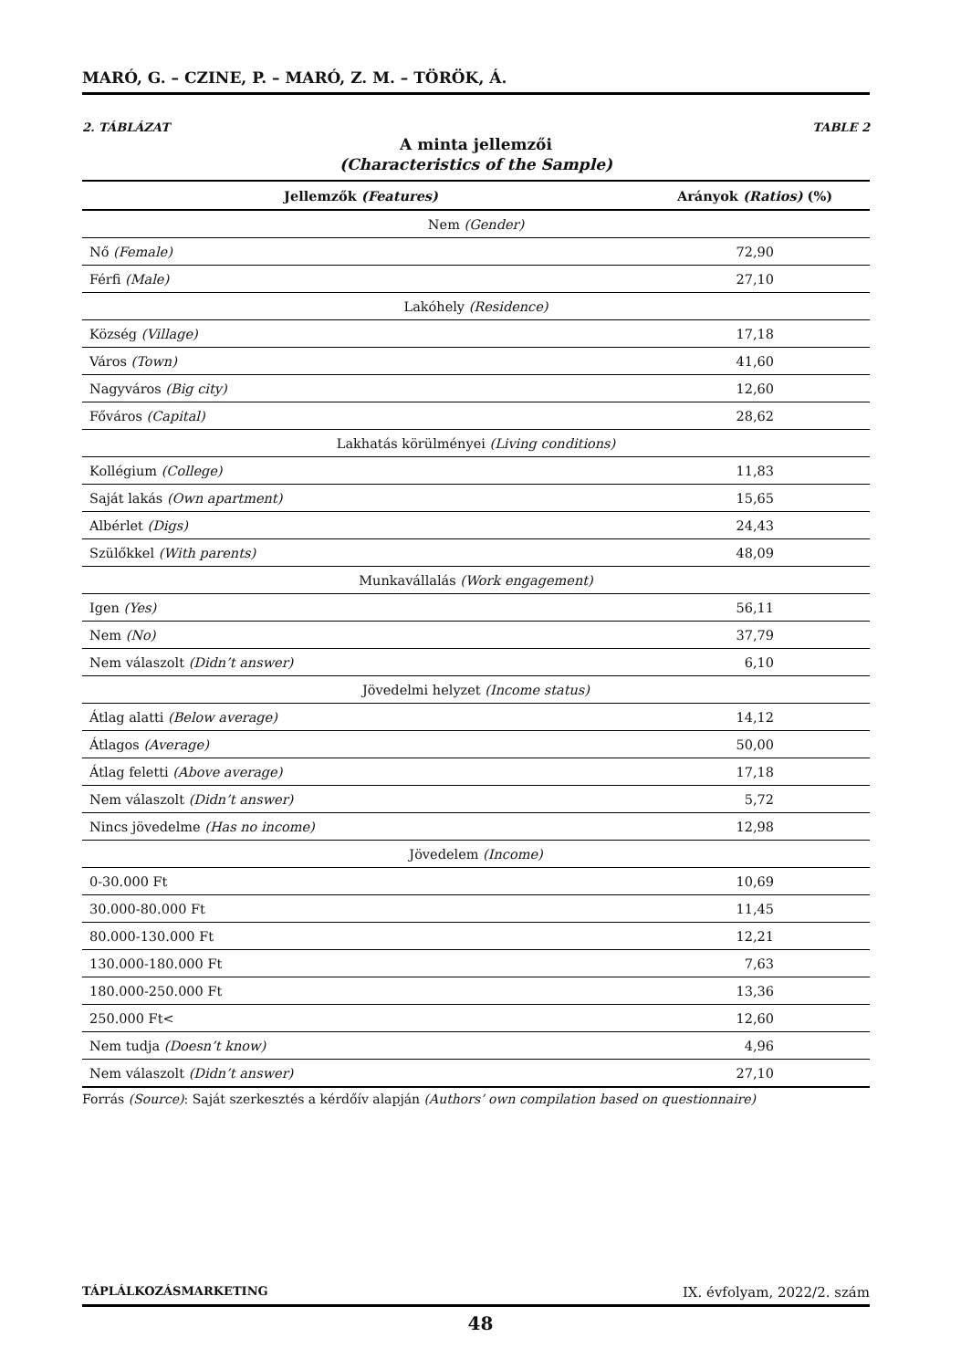MARÓ, G. – CZINE, P. – MARÓ, Z. M. – TÖRÖK, Á.
2. TÁBLÁZAT TABLE 2
A minta jellemzői
(Characteristics of the Sample)
| Jellemzők (Features) | Arányok (Ratios) (%) |
| --- | --- |
| Nem (Gender) | |
| Nő (Female) | 72,90 |
| Férfi (Male) | 27,10 |
| Lakóhely (Residence) | |
| Község (Village) | 17,18 |
| Város (Town) | 41,60 |
| Nagyváros (Big city) | 12,60 |
| Főváros (Capital) | 28,62 |
| Lakhatás körülményei (Living conditions) | |
| Kollégium (College) | 11,83 |
| Saját lakás (Own apartment) | 15,65 |
| Albérlet (Digs) | 24,43 |
| Szülőkkel (With parents) | 48,09 |
| Munkavállalás (Work engagement) | |
| Igen (Yes) | 56,11 |
| Nem (No) | 37,79 |
| Nem válaszolt (Didn’t answer) | 6,10 |
| Jövedelmi helyzet (Income status) | |
| Átlag alatti (Below average) | 14,12 |
| Átlagos (Average) | 50,00 |
| Átlag feletti (Above average) | 17,18 |
| Nem válaszolt (Didn’t answer) | 5,72 |
| Nincs jövedelme (Has no income) | 12,98 |
| Jövedelem (Income) | |
| 0-30.000 Ft | 10,69 |
| 30.000-80.000 Ft | 11,45 |
| 80.000-130.000 Ft | 12,21 |
| 130.000-180.000 Ft | 7,63 |
| 180.000-250.000 Ft | 13,36 |
| 250.000 Ft< | 12,60 |
| Nem tudja (Doesn’t know) | 4,96 |
| Nem válaszolt (Didn’t answer) | 27,10 |
Forrás (Source): Saját szerkesztés a kérdőív alapján (Authors’ own compilation based on questionnaire)
TÁPLÁLKOZÁSMARKETING IX. évfolyam, 2022/2. szám
48